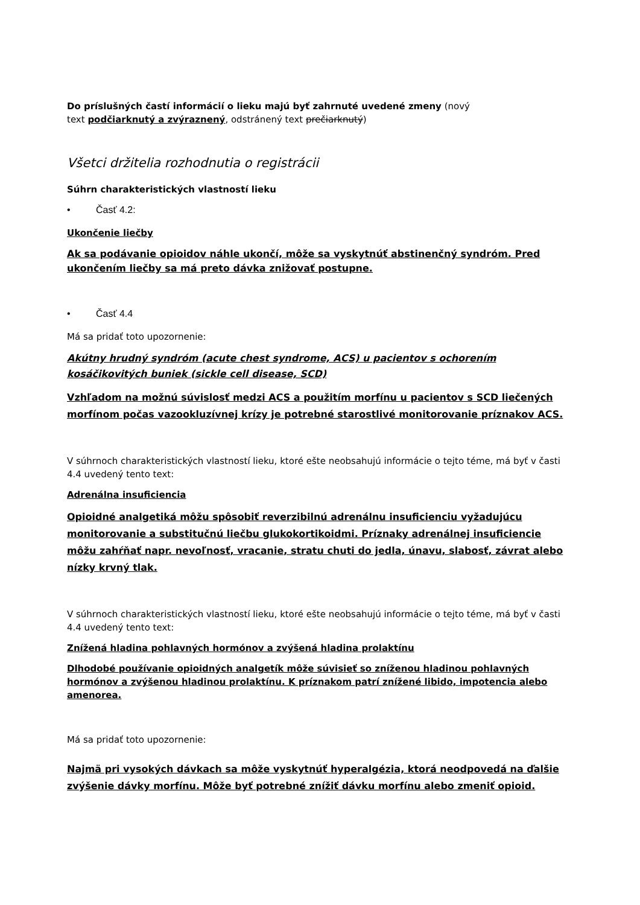Do príslušných častí informácií o lieku majú byť zahrnuté uvedené zmeny (nový
text podčiarknutý a zvýraznený, odstránený text prečiarknutý)
Všetci držitelia rozhodnutia o registrácii
Súhrn charakteristických vlastností lieku
• Časť 4.2:
Ukončenie liečby
Ak sa podávanie opioidov náhle ukončí, môže sa vyskytnúť abstinenčný syndróm. Pred ukončením liečby sa má preto dávka znižovať postupne.
• Časť 4.4
Má sa pridať toto upozornenie:
Akútny hrudný syndróm (acute chest syndrome, ACS) u pacientov s ochorením kosáčikovitých buniek (sickle cell disease, SCD)
Vzhľadom na možnú súvislosť medzi ACS a použitím morfínu u pacientov s SCD liečených morfínom počas vazookluzívnej krízy je potrebné starostlivé monitorovanie príznakov ACS.
V súhrnoch charakteristických vlastností lieku, ktoré ešte neobsahujú informácie o tejto téme, má byť v časti 4.4 uvedený tento text:
Adrenálna insuficiencia
Opioidné analgetiká môžu spôsobiť reverzibilnú adrenálnu insuficienciu vyžadujúcu monitorovanie a substitučnú liečbu glukokortikoidmi. Príznaky adrenálnej insuficiencie môžu zahŕňať napr. nevoľnosť, vracanie, stratu chuti do jedla, únavu, slabosť, závrat alebo nízky krvný tlak.
V súhrnoch charakteristických vlastností lieku, ktoré ešte neobsahujú informácie o tejto téme, má byť v časti 4.4 uvedený tento text:
Znížená hladina pohlavných hormónov a zvýšená hladina prolaktínu
Dlhodobé používanie opioidných analgetík môže súvisieť so zníženou hladinou pohlavných hormónov a zvýšenou hladinou prolaktínu. K príznakom patrí znížené libido, impotencia alebo amenorea.
Má sa pridať toto upozornenie:
Najmä pri vysokých dávkach sa môže vyskytnúť hyperalgézia, ktorá neodpovedá na ďalšie zvýšenie dávky morfínu. Môže byť potrebné znížiť dávku morfínu alebo zmeniť opioid.